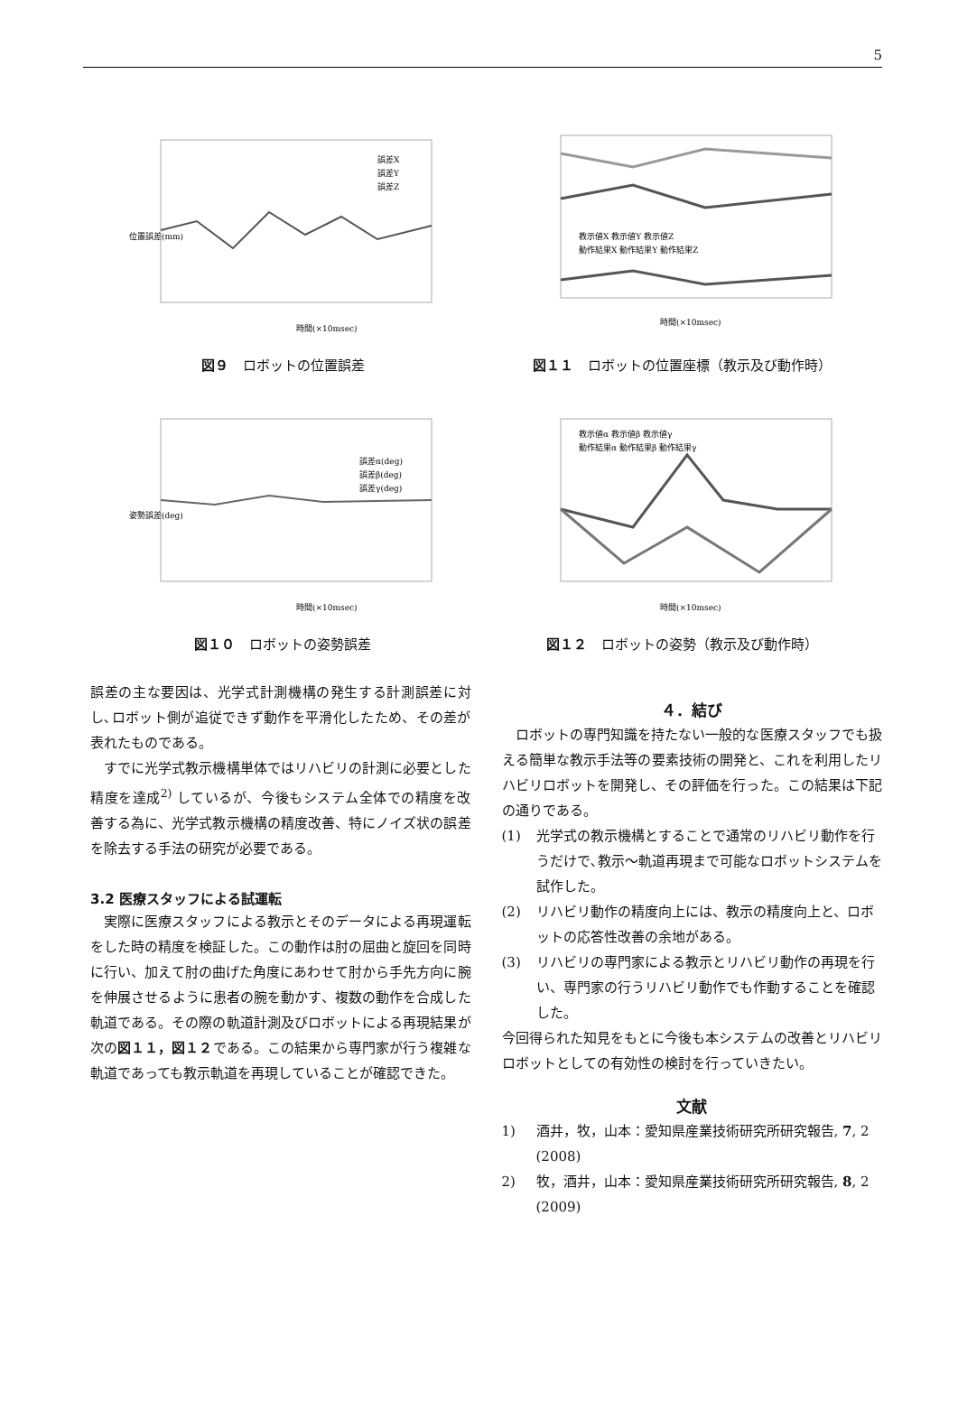5
時間(×10msec)
位置誤差(mm)
誤差X
誤差Y
誤差Z
図９ ロボットの位置誤差
時間(×10msec)
教示値X 教示値Y 教示値Z
動作結果X 動作結果Y 動作結果Z
図１１ ロボットの位置座標（教示及び動作時）
時間(×10msec)
姿勢誤差(deg)
誤差α(deg)
誤差β(deg)
誤差γ(deg)
図１０ ロボットの姿勢誤差
時間(×10msec)
教示値α 教示値β 教示値γ
動作結果α 動作結果β 動作結果γ
図１２ ロボットの姿勢（教示及び動作時）
誤差の主な要因は、光学式計測機構の発生する計測誤差に対し､ロボット側が追従できず動作を平滑化したため、その差が表れたものである。
すでに光学式教示機構単体ではリハビリの計測に必要とした精度を達成<sup>2)</sup> しているが、今後もシステム全体での精度を改善する為に、光学式教示機構の精度改善、特にノイズ状の誤差を除去する手法の研究が必要である。
3.2 医療スタッフによる試運転
実際に医療スタッフによる教示とそのデータによる再現運転をした時の精度を検証した。この動作は肘の屈曲と旋回を同時に行い、加えて肘の曲げた角度にあわせて肘から手先方向に腕を伸展させるように患者の腕を動かす、複数の動作を合成した軌道である。その際の軌道計測及びロボットによる再現結果が次の図１１，図１２である。この結果から専門家が行う複雑な軌道であっても教示軌道を再現していることが確認できた。
４．結び
ロボットの専門知識を持たない一般的な医療スタッフでも扱える簡単な教示手法等の要素技術の開発と、これを利用したリハビリロボットを開発し、その評価を行った。この結果は下記の通りである。
(1) 光学式の教示機構とすることで通常のリハビリ動作を行うだけで､教示〜軌道再現まで可能なロボットシステムを試作した。
(2) リハビリ動作の精度向上には、教示の精度向上と、ロボットの応答性改善の余地がある。
(3) リハビリの専門家による教示とリハビリ動作の再現を行い、専門家の行うリハビリ動作でも作動することを確認した。
今回得られた知見をもとに今後も本システムの改善とリハビリロボットとしての有効性の検討を行っていきたい。
文献
1) 酒井，牧，山本：愛知県産業技術研究所研究報告, 7, 2 (2008)
2) 牧，酒井，山本：愛知県産業技術研究所研究報告, 8, 2 (2009)